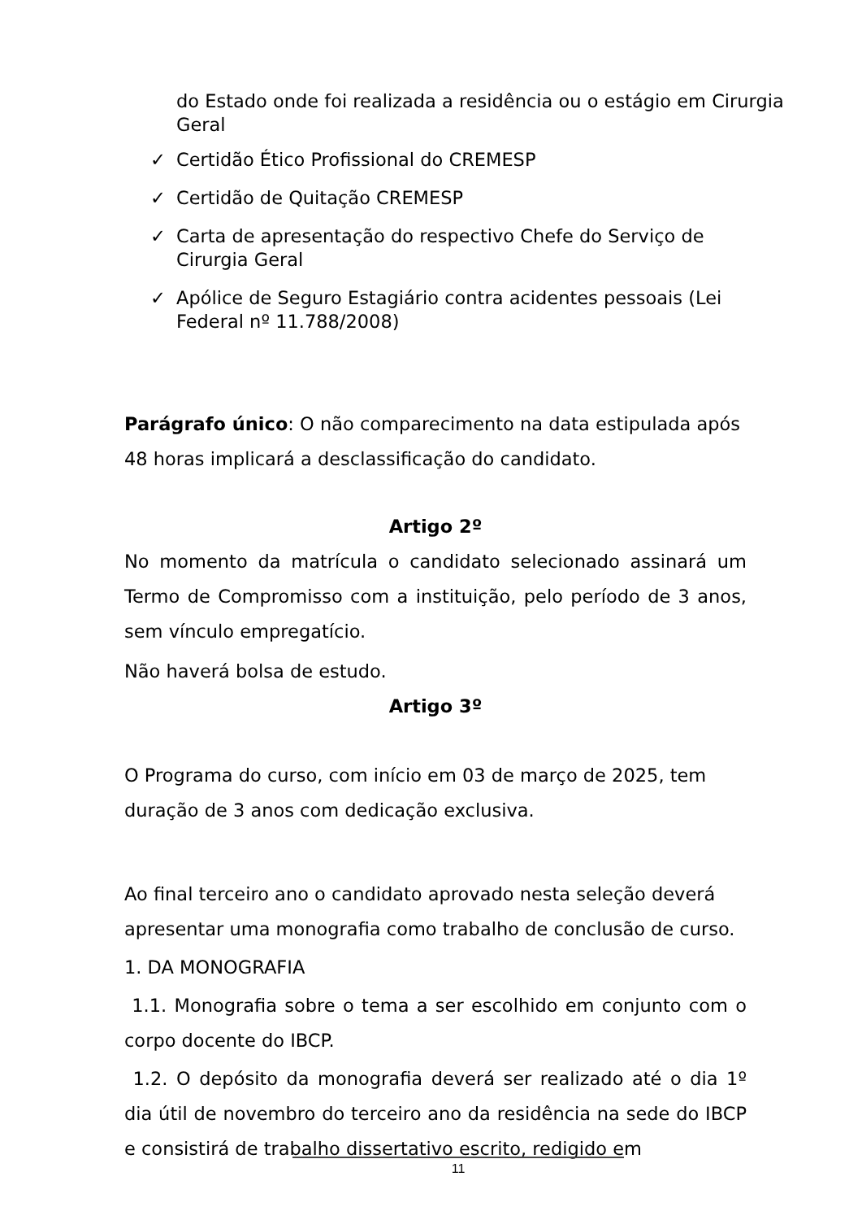do Estado onde foi realizada a residência ou o estágio em Cirurgia Geral
✓ Certidão Ético Profissional do CREMESP
✓ Certidão de Quitação CREMESP
✓ Carta de apresentação do respectivo Chefe do Serviço de Cirurgia Geral
✓ Apólice de Seguro Estagiário contra acidentes pessoais (Lei Federal nº 11.788/2008)
Parágrafo único: O não comparecimento na data estipulada após 48 horas implicará a desclassificação do candidato.
Artigo 2º
No momento da matrícula o candidato selecionado assinará um Termo de Compromisso com a instituição, pelo período de 3 anos, sem vínculo empregatício.
Não haverá bolsa de estudo.
Artigo 3º
O Programa do curso, com início em 03 de março de 2025, tem duração de 3 anos com dedicação exclusiva.
Ao final terceiro ano o candidato aprovado nesta seleção deverá apresentar uma monografia como trabalho de conclusão de curso.
1. DA MONOGRAFIA
1.1. Monografia sobre o tema a ser escolhido em conjunto com o corpo docente do IBCP.
1.2. O depósito da monografia deverá ser realizado até o dia 1º dia útil de novembro do terceiro ano da residência na sede do IBCP e consistirá de trabalho dissertativo escrito, redigido em
11